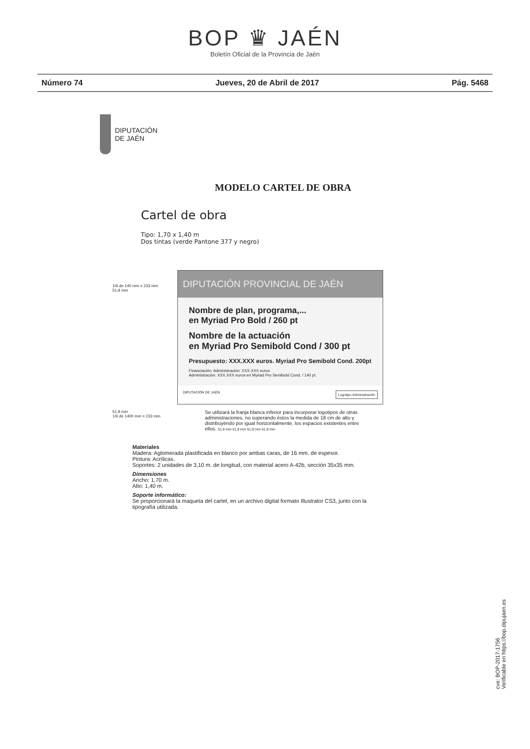BOP ♛ JAÉN
Boletín Oficial de la Provincia de Jaén
Número 74 Jueves, 20 de Abril de 2017 Pág. 5468
DIPUTACIÓN
DE JAÉN
MODELO CARTEL DE OBRA
Cartel de obra
Tipo: 1,70 x 1,40 m
Dos tintas (verde Pantone 377 y negro)
1/6 de 140 mm = 233 mm
51,9 mm
DIPUTACIÓN PROVINCIAL DE JAÉN
Nombre de plan, programa,...
en Myriad Pro Bold / 260 pt
Nombre de la actuación
en Myriad Pro Semibold Cond / 300 pt
Presupuesto: XXX.XXX euros. Myriad Pro Semibold Cond. 200pt
Financiación: Administración: XXX.XXX euros
Administración: XXX.XXX euros en Myriad Pro Semibold Cond. / 140 pt.
DIPUTACIÓN DE JAÉN Logotipo Administración
51,9 mm
1/6 de 1400 mm = 233 mm
Se utilizará la franja blanca inferior para incorporar logotipos de otras administraciones, no superando éstos la medida de 18 cm de alto y distribuyéndo por igual horizontalmente, los espacios existentes entre ellos. 51,9 mm 51,9 mm 51,9 mm 51,9 mm
Materiales
Madera: Aglomerada plastificada en blanco por ambas caras, de 16 mm. de espesor.
Pintura: Acrílicas.
Soportes: 2 unidades de 3,10 m. de longitud, con material acero A-42b, sección 35x35 mm.
Dimensiones
Ancho: 1,70 m.
Alto: 1,40 m.
Soporte informático:
Se proporcionará la maqueta del cartel, en un archivo digital formato Illustrator CS3, junto con la
tipografía utilizada.
cve: BOP-2017-1756
Verificable en https://bop.dipujaen.es